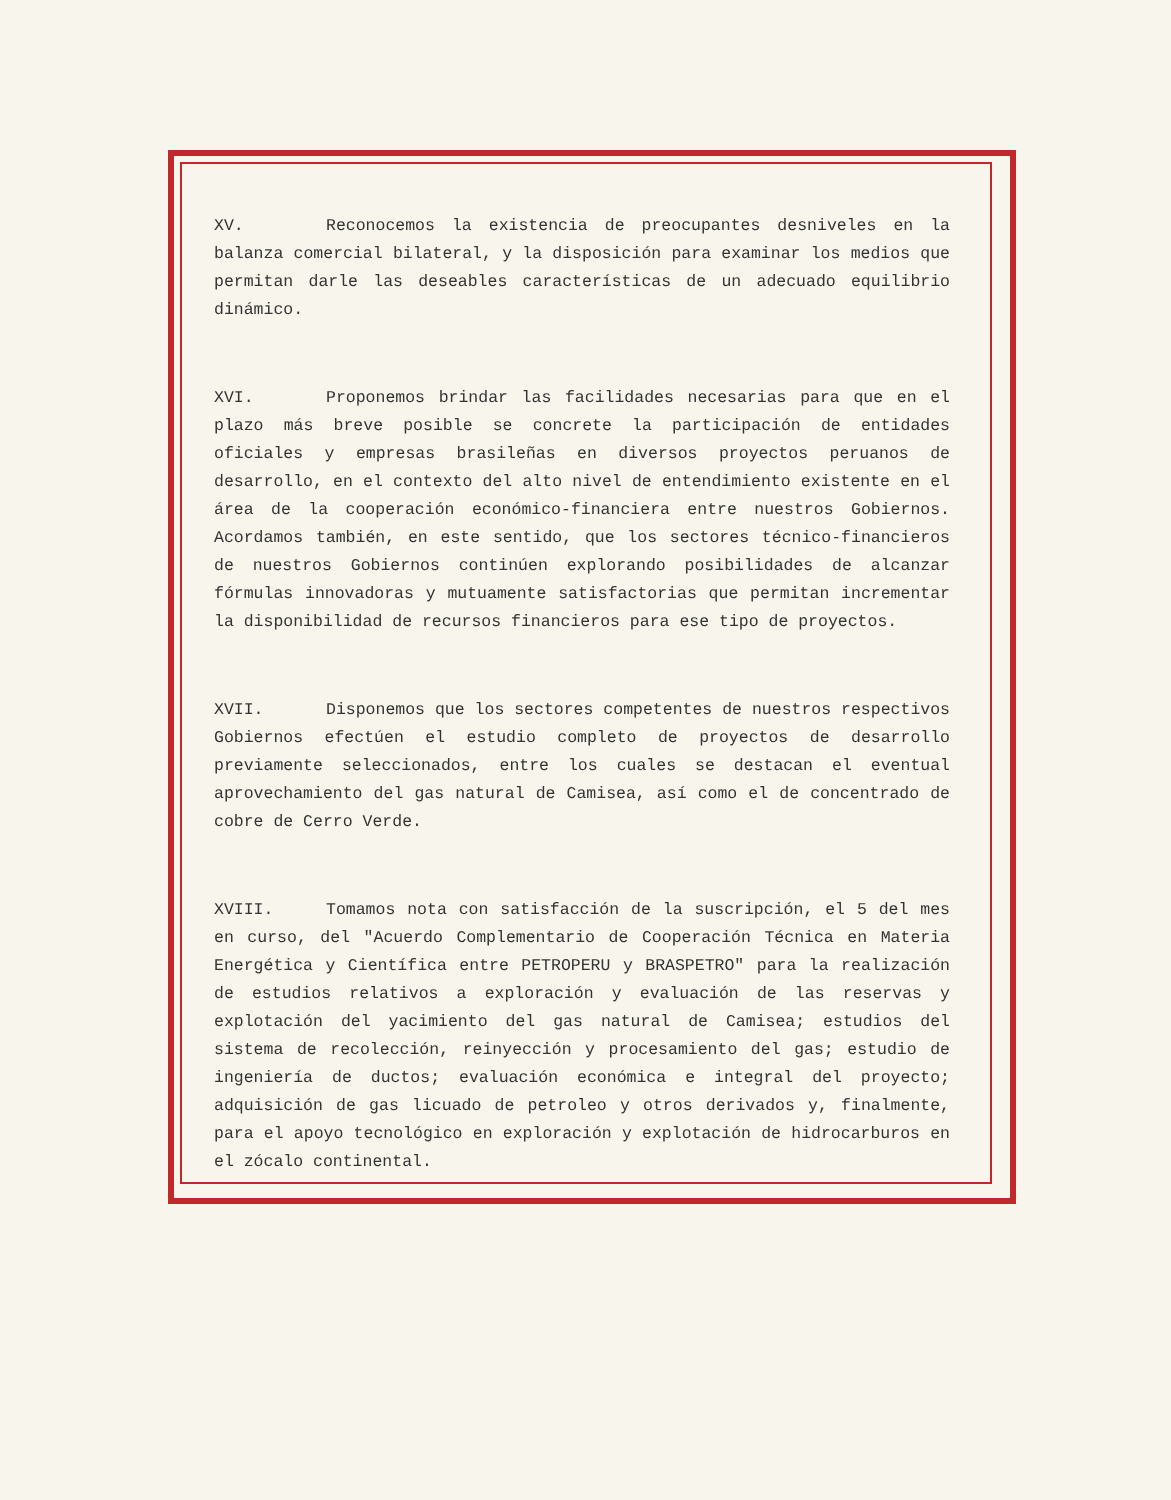XV. Reconocemos la existencia de preocupantes desniveles en la balanza comercial bilateral, y la disposición para examinar los medios que permitan darle las deseables características de un adecuado equilibrio dinámico.
XVI. Proponemos brindar las facilidades necesarias para que en el plazo más breve posible se concrete la participación de entidades oficiales y empresas brasileñas en diversos proyectos peruanos de desarrollo, en el contexto del alto nivel de entendimiento existente en el área de la cooperación económico-financiera entre nuestros Gobiernos. Acordamos también, en este sentido, que los sectores técnico-financieros de nuestros Gobiernos continúen explorando posibilidades de alcanzar fórmulas innovadoras y mutuamente satisfactorias que permitan incrementar la disponibilidad de recursos financieros para ese tipo de proyectos.
XVII. Disponemos que los sectores competentes de nuestros respectivos Gobiernos efectúen el estudio completo de proyectos de desarrollo previamente seleccionados, entre los cuales se destacan el eventual aprovechamiento del gas natural de Camisea, así como el de concentrado de cobre de Cerro Verde.
XVIII. Tomamos nota con satisfacción de la suscripción, el 5 del mes en curso, del "Acuerdo Complementario de Cooperación Técnica en Materia Energética y Científica entre PETROPERU y BRASPETRO" para la realización de estudios relativos a exploración y evaluación de las reservas y explotación del yacimiento del gas natural de Camisea; estudios del sistema de recolección, reinyección y procesamiento del gas; estudio de ingeniería de ductos; evaluación económica e integral del proyecto; adquisición de gas licuado de petroleo y otros derivados y, finalmente, para el apoyo tecnológico en exploración y explotación de hidrocarburos en el zócalo continental.